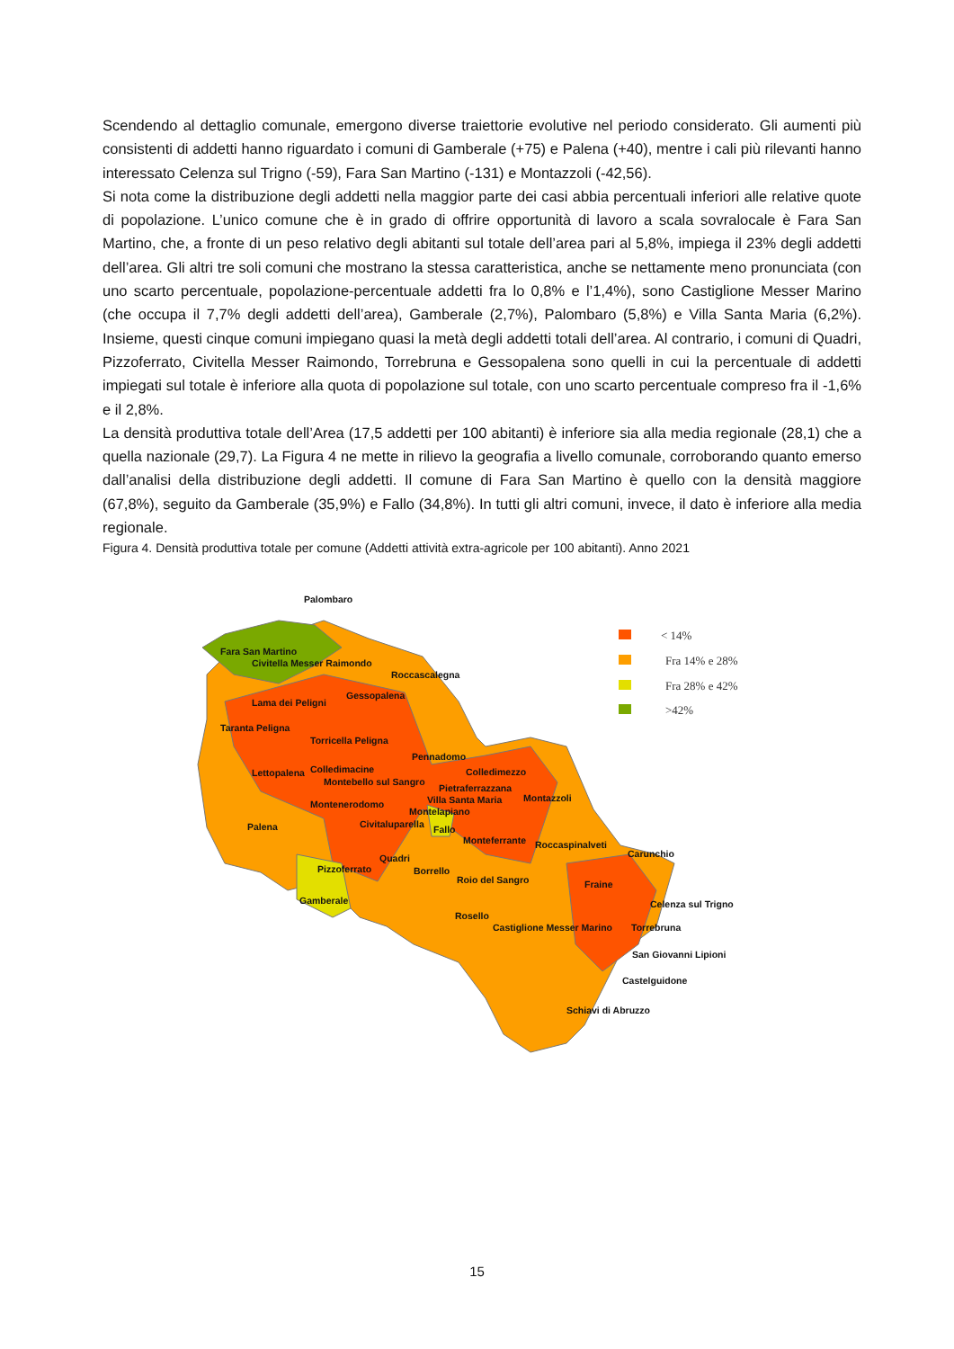Scendendo al dettaglio comunale, emergono diverse traiettorie evolutive nel periodo considerato. Gli aumenti più consistenti di addetti hanno riguardato i comuni di Gamberale (+75) e Palena (+40), mentre i cali più rilevanti hanno interessato Celenza sul Trigno (-59), Fara San Martino (-131) e Montazzoli (-42,56).
Si nota come la distribuzione degli addetti nella maggior parte dei casi abbia percentuali inferiori alle relative quote di popolazione. L’unico comune che è in grado di offrire opportunità di lavoro a scala sovralocale è Fara San Martino, che, a fronte di un peso relativo degli abitanti sul totale dell’area pari al 5,8%, impiega il 23% degli addetti dell’area. Gli altri tre soli comuni che mostrano la stessa caratteristica, anche se nettamente meno pronunciata (con uno scarto percentuale, popolazione-percentuale addetti fra lo 0,8% e l’1,4%), sono Castiglione Messer Marino (che occupa il 7,7% degli addetti dell’area), Gamberale (2,7%), Palombaro (5,8%) e Villa Santa Maria (6,2%). Insieme, questi cinque comuni impiegano quasi la metà degli addetti totali dell’area. Al contrario, i comuni di Quadri, Pizzoferrato, Civitella Messer Raimondo, Torrebruna e Gessopalena sono quelli in cui la percentuale di addetti impiegati sul totale è inferiore alla quota di popolazione sul totale, con uno scarto percentuale compreso fra il -1,6% e il 2,8%.
La densità produttiva totale dell’Area (17,5 addetti per 100 abitanti) è inferiore sia alla media regionale (28,1) che a quella nazionale (29,7). La Figura 4 ne mette in rilievo la geografia a livello comunale, corroborando quanto emerso dall’analisi della distribuzione degli addetti. Il comune di Fara San Martino è quello con la densità maggiore (67,8%), seguito da Gamberale (35,9%) e Fallo (34,8%). In tutti gli altri comuni, invece, il dato è inferiore alla media regionale.
Figura 4. Densità produttiva totale per comune (Addetti attività extra-agricole per 100 abitanti). Anno 2021
Palombaro
Fara San Martino
Civitella Messer Raimondo
Roccascalegna
Lama dei Peligni
Gessopalena
Taranta Peligna
Torricella Peligna
Pennadomo
Lettopalena
Colledimacine
Colledimezzo
Montebello sul Sangro
Pietraferrazzana
Villa Santa Maria
Montazzoli
Montenerodomo
Montelapiano
Palena
Civitaluparella
Fallo
Monteferrante
Roccaspinalveti
Carunchio
Quadri
Pizzoferrato
Borrello
Roio del Sangro
Fraine
Gamberale
Celenza sul Trigno
Rosello
Castiglione Messer Marino
Torrebruna
San Giovanni Lipioni
Castelguidone
Schiavi di Abruzzo
< 14%
Fra 14% e 28%
Fra 28% e 42%
>42%
15